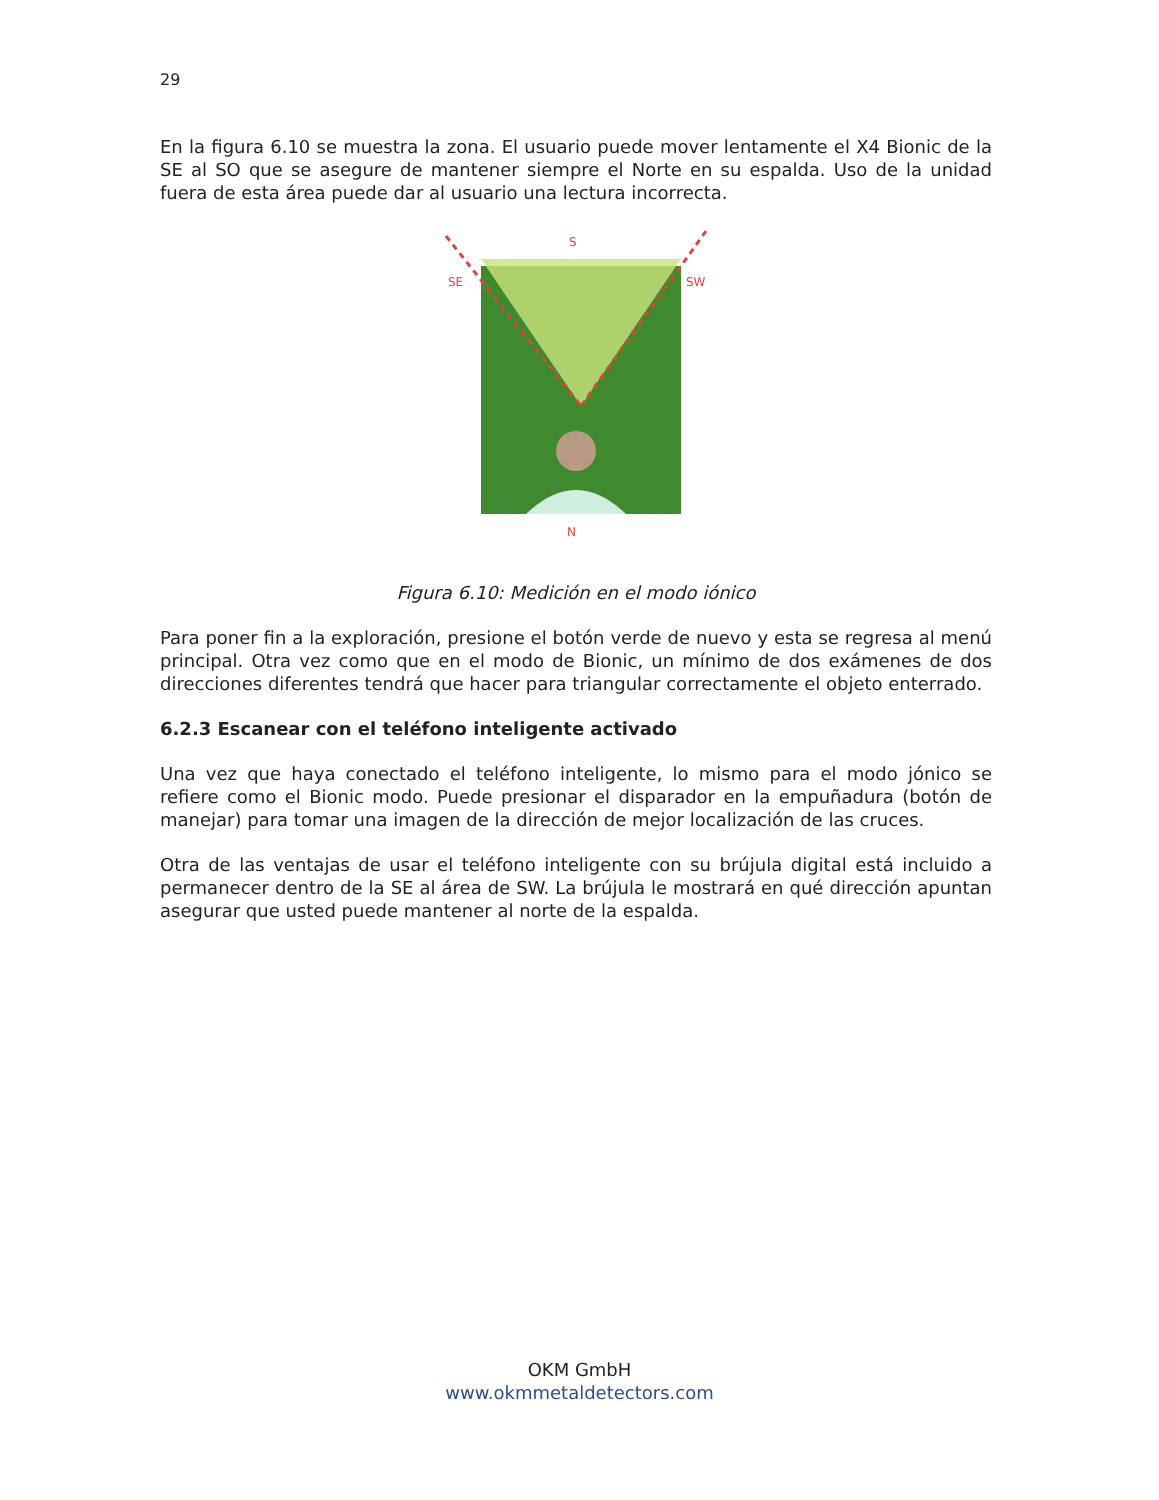29
En la figura 6.10 se muestra la zona. El usuario puede mover lentamente el X4 Bionic de la SE al SO que se asegure de mantener siempre el Norte en su espalda. Uso de la unidad fuera de esta área puede dar al usuario una lectura incorrecta.
S
SE
SW
N
Figura 6.10: Medición en el modo iónico
Para poner fin a la exploración, presione el botón verde de nuevo y esta se regresa al menú principal. Otra vez como que en el modo de Bionic, un mínimo de dos exámenes de dos direcciones diferentes tendrá que hacer para triangular correctamente el objeto enterrado.
6.2.3 Escanear con el teléfono inteligente activado
Una vez que haya conectado el teléfono inteligente, lo mismo para el modo jónico se refiere como el Bionic modo. Puede presionar el disparador en la empuñadura (botón de manejar) para tomar una imagen de la dirección de mejor localización de las cruces.
Otra de las ventajas de usar el teléfono inteligente con su brújula digital está incluido a permanecer dentro de la SE al área de SW. La brújula le mostrará en qué dirección apuntan asegurar que usted puede mantener al norte de la espalda.
OKM GmbH
www.okmmetaldetectors.com